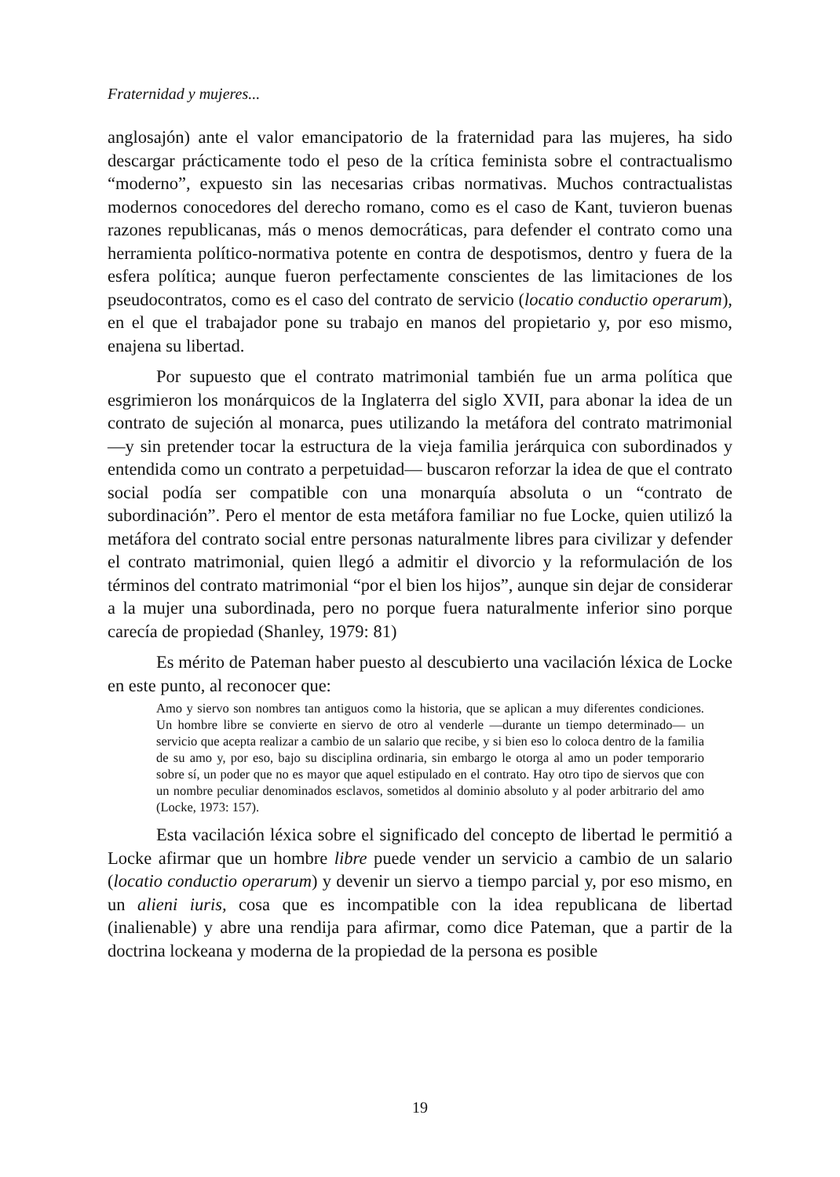Fraternidad y mujeres...
anglosajón) ante el valor emancipatorio de la fraternidad para las mujeres, ha sido descargar prácticamente todo el peso de la crítica feminista sobre el contractualismo “moderno”, expuesto sin las necesarias cribas normativas. Muchos contractualistas modernos conocedores del derecho romano, como es el caso de Kant, tuvieron buenas razones republicanas, más o menos democráticas, para defender el contrato como una herramienta político-normativa potente en contra de despotismos, dentro y fuera de la esfera política; aunque fueron perfectamente conscientes de las limitaciones de los pseudocontratos, como es el caso del contrato de servicio (locatio conductio operarum), en el que el trabajador pone su trabajo en manos del propietario y, por eso mismo, enajena su libertad.
Por supuesto que el contrato matrimonial también fue un arma política que esgrimieron los monárquicos de la Inglaterra del siglo XVII, para abonar la idea de un contrato de sujeción al monarca, pues utilizando la metáfora del contrato matrimonial —y sin pretender tocar la estructura de la vieja familia jerárquica con subordinados y entendida como un contrato a perpetuidad— buscaron reforzar la idea de que el contrato social podía ser compatible con una monarquía absoluta o un “contrato de subordinación”. Pero el mentor de esta metáfora familiar no fue Locke, quien utilizó la metáfora del contrato social entre personas naturalmente libres para civilizar y defender el contrato matrimonial, quien llegó a admitir el divorcio y la reformulación de los términos del contrato matrimonial “por el bien los hijos”, aunque sin dejar de considerar a la mujer una subordinada, pero no porque fuera naturalmente inferior sino porque carecía de propiedad (Shanley, 1979: 81)
Es mérito de Pateman haber puesto al descubierto una vacilación léxica de Locke en este punto, al reconocer que:
Amo y siervo son nombres tan antiguos como la historia, que se aplican a muy diferentes condiciones. Un hombre libre se convierte en siervo de otro al venderle —durante un tiempo determinado— un servicio que acepta realizar a cambio de un salario que recibe, y si bien eso lo coloca dentro de la familia de su amo y, por eso, bajo su disciplina ordinaria, sin embargo le otorga al amo un poder temporario sobre sí, un poder que no es mayor que aquel estipulado en el contrato. Hay otro tipo de siervos que con un nombre peculiar denominados esclavos, sometidos al dominio absoluto y al poder arbitrario del amo (Locke, 1973: 157).
Esta vacilación léxica sobre el significado del concepto de libertad le permitió a Locke afirmar que un hombre libre puede vender un servicio a cambio de un salario (locatio conductio operarum) y devenir un siervo a tiempo parcial y, por eso mismo, en un alieni iuris, cosa que es incompatible con la idea republicana de libertad (inalienable) y abre una rendija para afirmar, como dice Pateman, que a partir de la doctrina lockeana y moderna de la propiedad de la persona es posible
19